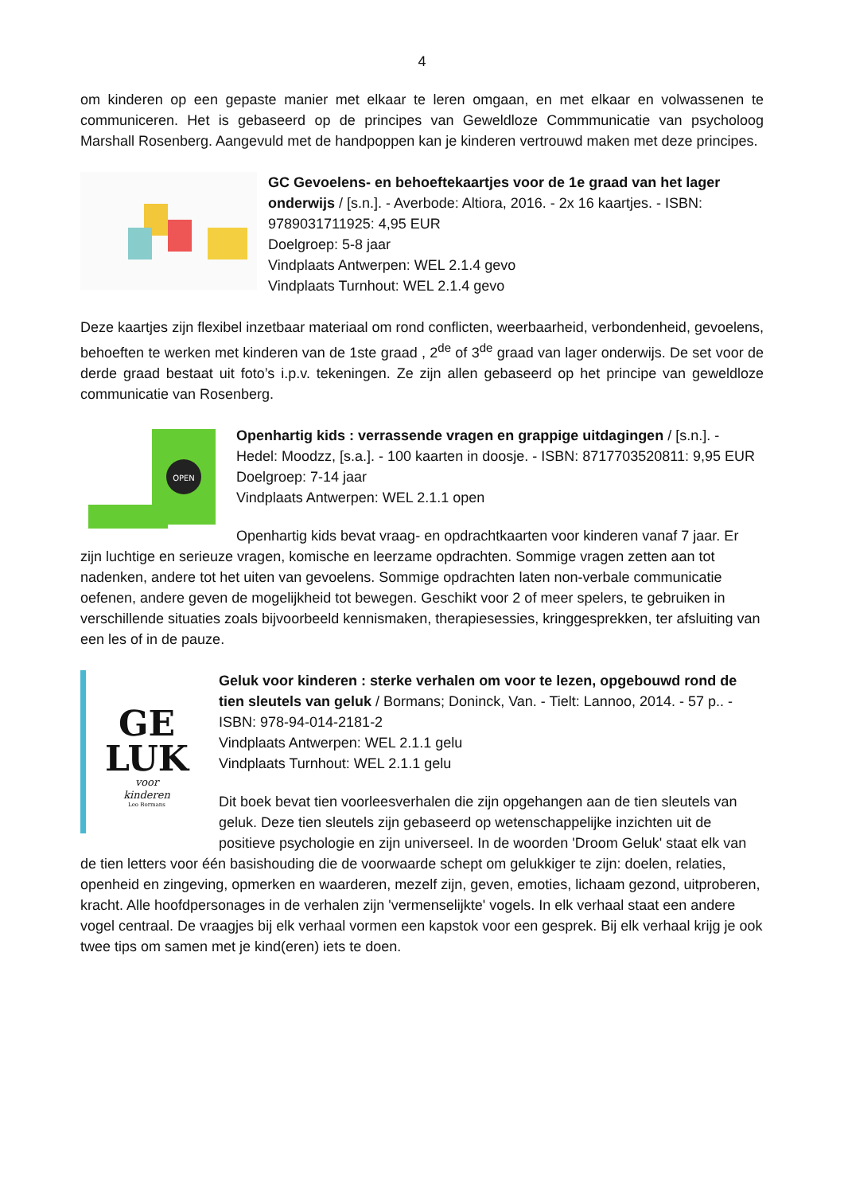4
om kinderen op een gepaste manier met elkaar te leren omgaan, en met elkaar en volwassenen te communiceren. Het is gebaseerd op de principes van Geweldloze Commmunicatie van psycholoog Marshall Rosenberg. Aangevuld met de handpoppen kan je kinderen vertrouwd maken met deze principes.
GC Gevoelens- en behoeftekaartjes voor de 1e graad van het lager onderwijs / [s.n.]. - Averbode: Altiora, 2016. - 2x 16 kaartjes. - ISBN: 9789031711925: 4,95 EUR
Doelgroep: 5-8 jaar
Vindplaats Antwerpen: WEL 2.1.4 gevo
Vindplaats Turnhout: WEL 2.1.4 gevo
Deze kaartjes zijn flexibel inzetbaar materiaal om rond conflicten, weerbaarheid, verbondenheid, gevoelens, behoeften te werken met kinderen van de 1ste graad , 2<sup>de</sup> of 3<sup>de</sup> graad van lager onderwijs. De set voor de derde graad bestaat uit foto’s i.p.v. tekeningen. Ze zijn allen gebaseerd op het principe van geweldloze communicatie van Rosenberg.
OPEN
Openhartig kids : verrassende vragen en grappige uitdagingen / [s.n.]. - Hedel: Moodzz, [s.a.]. - 100 kaarten in doosje. - ISBN: 8717703520811: 9,95 EUR
Doelgroep: 7-14 jaar
Vindplaats Antwerpen: WEL 2.1.1 open
Openhartig kids bevat vraag- en opdrachtkaarten voor kinderen vanaf 7 jaar. Er zijn luchtige en serieuze vragen, komische en leerzame opdrachten. Sommige vragen zetten aan tot nadenken, andere tot het uiten van gevoelens. Sommige opdrachten laten non-verbale communicatie oefenen, andere geven de mogelijkheid tot bewegen. Geschikt voor 2 of meer spelers, te gebruiken in verschillende situaties zoals bijvoorbeeld kennismaken, therapiesessies, kringgesprekken, ter afsluiting van een les of in de pauze.
GE
LUK
voor
kinderen
Leo Bormans
Geluk voor kinderen : sterke verhalen om voor te lezen, opgebouwd rond de tien sleutels van geluk / Bormans; Doninck, Van. - Tielt: Lannoo, 2014. - 57 p.. - ISBN: 978-94-014-2181-2
Vindplaats Antwerpen: WEL 2.1.1 gelu
Vindplaats Turnhout: WEL 2.1.1 gelu
Dit boek bevat tien voorleesverhalen die zijn opgehangen aan de tien sleutels van geluk. Deze tien sleutels zijn gebaseerd op wetenschappelijke inzichten uit de positieve psychologie en zijn universeel. In de woorden 'Droom Geluk' staat elk van de tien letters voor één basishouding die de voorwaarde schept om gelukkiger te zijn: doelen, relaties, openheid en zingeving, opmerken en waarderen, mezelf zijn, geven, emoties, lichaam gezond, uitproberen, kracht. Alle hoofdpersonages in de verhalen zijn 'vermenselijkte' vogels. In elk verhaal staat een andere vogel centraal. De vraagjes bij elk verhaal vormen een kapstok voor een gesprek. Bij elk verhaal krijg je ook twee tips om samen met je kind(eren) iets te doen.